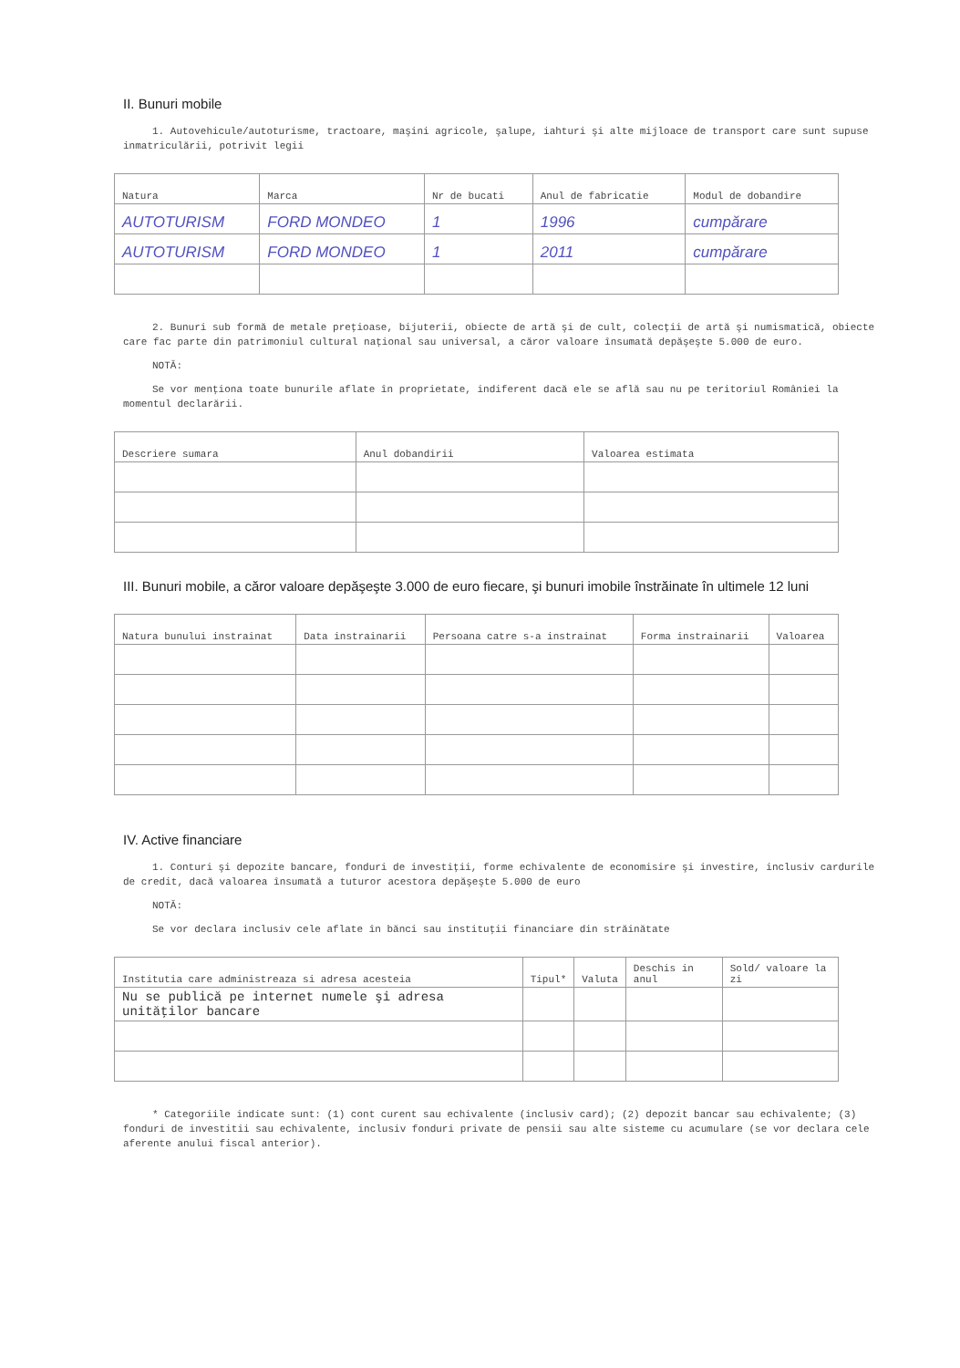II. Bunuri mobile
1. Autovehicule/autoturisme, tractoare, maşini agricole, şalupe, iahturi şi alte mijloace de transport care sunt supuse inmatriculării, potrivit legii
| Natura | Marca | Nr de bucati | Anul de fabricatie | Modul de dobandire |
| --- | --- | --- | --- | --- |
| AUTOTURISM | FORD MONDEO | 1 | 1996 | cumpărare |
| AUTOTURISM | FORD MONDEO | 1 | 2011 | cumpărare |
2. Bunuri sub formă de metale preţioase, bijuterii, obiecte de artă şi de cult, colecţii de artă şi numismatică, obiecte care fac parte din patrimoniul cultural naţional sau universal, a căror valoare însumată depăşeşte 5.000 de euro.
NOTĂ:
Se vor menţiona toate bunurile aflate în proprietate, indiferent dacă ele se află sau nu pe teritoriul României la momentul declarării.
| Descriere sumara | Anul dobandirii | Valoarea estimata |
| --- | --- | --- |
III. Bunuri mobile, a căror valoare depăşeşte 3.000 de euro fiecare, şi bunuri imobile înstrăinate în ultimele 12 luni
| Natura bunului instrainat | Data instrainarii | Persoana catre s-a instrainat | Forma instrainarii | Valoarea |
| --- | --- | --- | --- | --- |
IV. Active financiare
1. Conturi şi depozite bancare, fonduri de investiţii, forme echivalente de economisire şi investire, inclusiv cardurile de credit, dacă valoarea însumată a tuturor acestora depăşeşte 5.000 de euro
NOTĂ:
Se vor declara inclusiv cele aflate în bănci sau instituţii financiare din străinătate
| Institutia care administreaza si adresa acesteia | Tipul* | Valuta | Deschis in anul | Sold/ valoare la zi |
| --- | --- | --- | --- | --- |
| Nu se publică pe internet numele şi adresa unităţilor bancare | | | | |
* Categoriile indicate sunt: (1) cont curent sau echivalente (inclusiv card); (2) depozit bancar sau echivalente; (3) fonduri de investitii sau echivalente, inclusiv fonduri private de pensii sau alte sisteme cu acumulare (se vor declara cele aferente anului fiscal anterior).